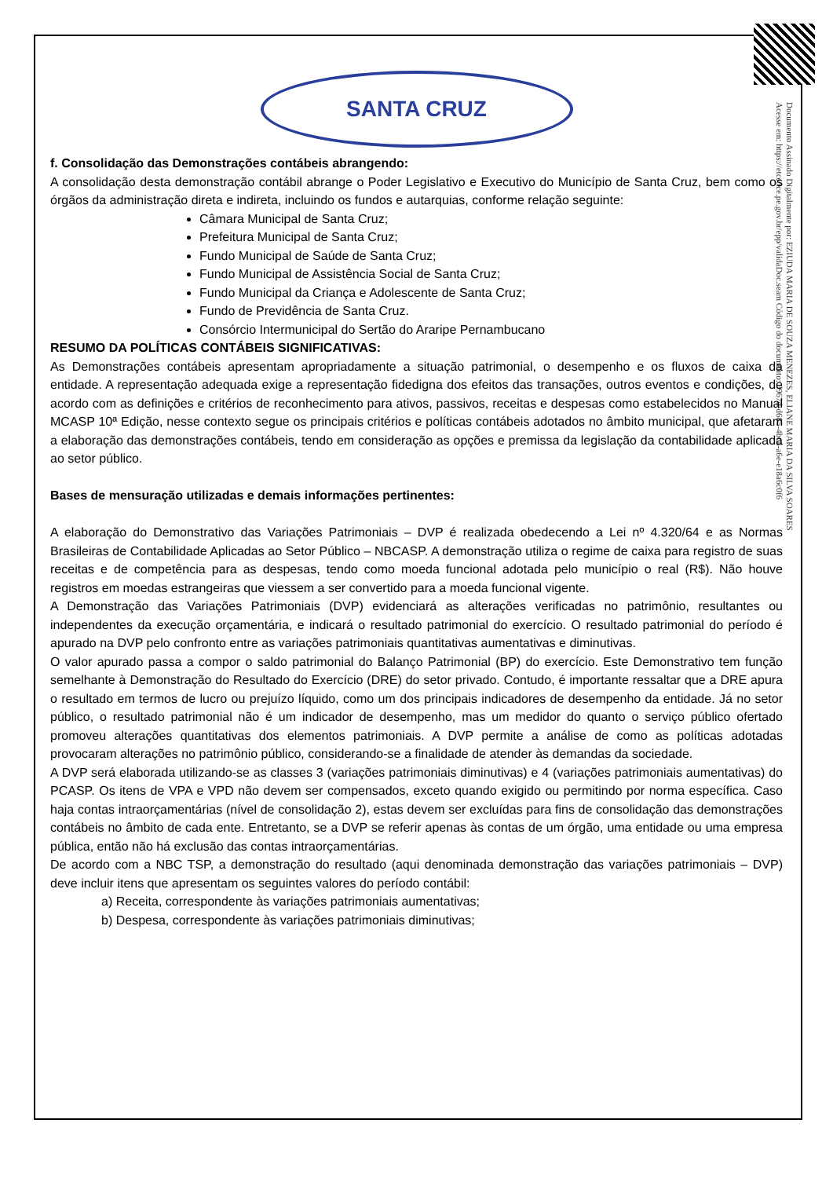Documento Assinado Digitalmente por: EZIUDA MARIA DE SOUZA MENEZES, ELIANE MARIA DA SILVA SOARES
Acesse em: https://etce.tce.pe.gov.br/epp/validaDoc.seam Código do documento: 6967d-d685-4bc4-a6e-e18a6c0f6
SANTA CRUZ
f. Consolidação das Demonstrações contábeis abrangendo:
A consolidação desta demonstração contábil abrange o Poder Legislativo e Executivo do Município de Santa Cruz, bem como os órgãos da administração direta e indireta, incluindo os fundos e autarquias, conforme relação seguinte:
Câmara Municipal de Santa Cruz;
Prefeitura Municipal de Santa Cruz;
Fundo Municipal de Saúde de Santa Cruz;
Fundo Municipal de Assistência Social de Santa Cruz;
Fundo Municipal da Criança e Adolescente de Santa Cruz;
Fundo de Previdência de Santa Cruz.
Consórcio Intermunicipal do Sertão do Araripe Pernambucano
RESUMO DA POLÍTICAS CONTÁBEIS SIGNIFICATIVAS:
As Demonstrações contábeis apresentam apropriadamente a situação patrimonial, o desempenho e os fluxos de caixa da entidade. A representação adequada exige a representação fidedigna dos efeitos das transações, outros eventos e condições, de acordo com as definições e critérios de reconhecimento para ativos, passivos, receitas e despesas como estabelecidos no Manual MCASP 10ª Edição, nesse contexto segue os principais critérios e políticas contábeis adotados no âmbito municipal, que afetaram a elaboração das demonstrações contábeis, tendo em consideração as opções e premissa da legislação da contabilidade aplicada ao setor público.
Bases de mensuração utilizadas e demais informações pertinentes:
A elaboração do Demonstrativo das Variações Patrimoniais – DVP é realizada obedecendo a Lei nº 4.320/64 e as Normas Brasileiras de Contabilidade Aplicadas ao Setor Público – NBCASP. A demonstração utiliza o regime de caixa para registro de suas receitas e de competência para as despesas, tendo como moeda funcional adotada pelo município o real (R$). Não houve registros em moedas estrangeiras que viessem a ser convertido para a moeda funcional vigente.
A Demonstração das Variações Patrimoniais (DVP) evidenciará as alterações verificadas no patrimônio, resultantes ou independentes da execução orçamentária, e indicará o resultado patrimonial do exercício. O resultado patrimonial do período é apurado na DVP pelo confronto entre as variações patrimoniais quantitativas aumentativas e diminutivas.
O valor apurado passa a compor o saldo patrimonial do Balanço Patrimonial (BP) do exercício. Este Demonstrativo tem função semelhante à Demonstração do Resultado do Exercício (DRE) do setor privado. Contudo, é importante ressaltar que a DRE apura o resultado em termos de lucro ou prejuízo líquido, como um dos principais indicadores de desempenho da entidade. Já no setor público, o resultado patrimonial não é um indicador de desempenho, mas um medidor do quanto o serviço público ofertado promoveu alterações quantitativas dos elementos patrimoniais. A DVP permite a análise de como as políticas adotadas provocaram alterações no patrimônio público, considerando-se a finalidade de atender às demandas da sociedade.
A DVP será elaborada utilizando-se as classes 3 (variações patrimoniais diminutivas) e 4 (variações patrimoniais aumentativas) do PCASP. Os itens de VPA e VPD não devem ser compensados, exceto quando exigido ou permitindo por norma específica. Caso haja contas intraorçamentárias (nível de consolidação 2), estas devem ser excluídas para fins de consolidação das demonstrações contábeis no âmbito de cada ente. Entretanto, se a DVP se referir apenas às contas de um órgão, uma entidade ou uma empresa pública, então não há exclusão das contas intraorçamentárias.
De acordo com a NBC TSP, a demonstração do resultado (aqui denominada demonstração das variações patrimoniais – DVP) deve incluir itens que apresentam os seguintes valores do período contábil:
a) Receita, correspondente às variações patrimoniais aumentativas;
b) Despesa, correspondente às variações patrimoniais diminutivas;